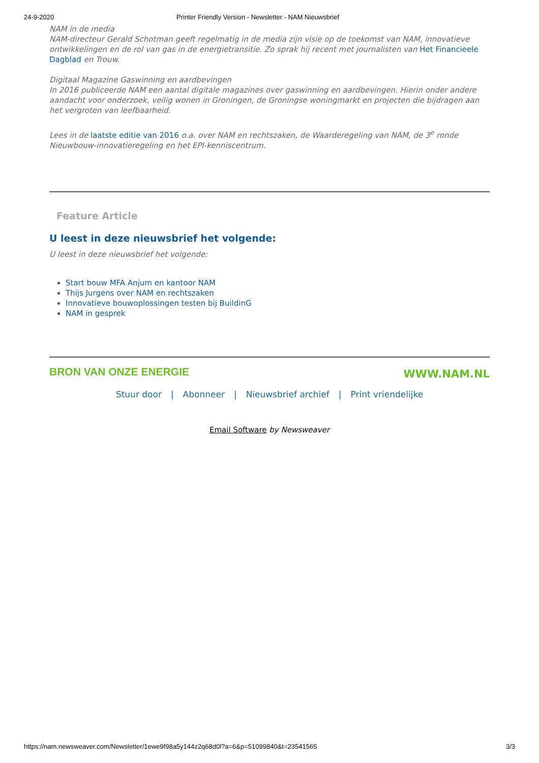24-9-2020 Printer Friendly Version - Newsletter - NAM Nieuwsbrief
NAM in de media
NAM-directeur Gerald Schotman geeft regelmatig in de media zijn visie op de toekomst van NAM, innovatieve ontwikkelingen en de rol van gas in de energietransitie. Zo sprak hij recent met journalisten van Het Financieele Dagblad en Trouw.
Digitaal Magazine Gaswinning en aardbevingen
In 2016 publiceerde NAM een aantal digitale magazines over gaswinning en aardbevingen. Hierin onder andere aandacht voor onderzoek, veilig wonen in Groningen, de Groningse woningmarkt en projecten die bijdragen aan het vergroten van leefbaarheid.
Lees in de laatste editie van 2016 o.a. over NAM en rechtszaken, de Waarderegeling van NAM, de 3<sup>e</sup> ronde Nieuwbouw-innovatieregeling en het EPI-kenniscentrum.
Feature Article
U leest in deze nieuwsbrief het volgende:
U leest in deze nieuwsbrief het volgende:
Start bouw MFA Anjum en kantoor NAM
Thijs Jurgens over NAM en rechtszaken
Innovatieve bouwoplossingen testen bij BuildinG
NAM in gesprek
BRON VAN ONZE ENERGIE WWW.NAM.NL
Stuur door | Abonneer | Nieuwsbrief archief | Print vriendelijke
Email Software by Newsweaver
https://nam.newsweaver.com/Newsletter/1ewe9f98a5y144z2q68d0l?a=6&p=51099840&t=23541565 3/3